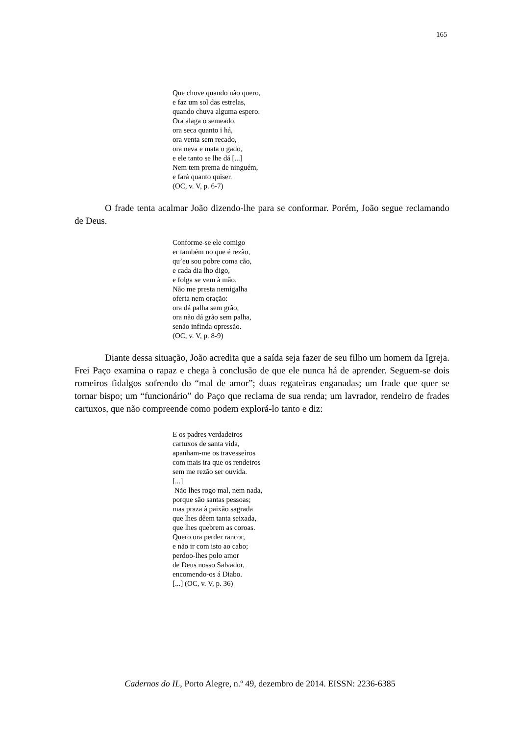165
Que chove quando não quero,
e faz um sol das estrelas,
quando chuva alguma espero.
Ora alaga o semeado,
ora seca quanto i há,
ora venta sem recado,
ora neva e mata o gado,
e ele tanto se lhe dá [...]
Nem tem prema de ninguém,
e fará quanto quiser.
(OC, v. V, p. 6-7)
O frade tenta acalmar João dizendo-lhe para se conformar. Porém, João segue reclamando de Deus.
Conforme-se ele comigo
er também no que é rezão,
qu’eu sou pobre coma cão,
e cada dia lho digo,
e folga se vem à mão.
Não me presta nemigalha
oferta nem oração:
ora dá palha sem grão,
ora não dá grão sem palha,
senão infinda opressão.
(OC, v. V, p. 8-9)
Diante dessa situação, João acredita que a saída seja fazer de seu filho um homem da Igreja. Frei Paço examina o rapaz e chega à conclusão de que ele nunca há de aprender. Seguem-se dois romeiros fidalgos sofrendo do “mal de amor”; duas regateiras enganadas; um frade que quer se tornar bispo; um “funcionário” do Paço que reclama de sua renda; um lavrador, rendeiro de frades cartuxos, que não compreende como podem explorá-lo tanto e diz:
E os padres verdadeiros
cartuxos de santa vida,
apanham-me os travesseiros
com mais ira que os rendeiros
sem me rezão ser ouvida.
[...]
Não lhes rogo mal, nem nada,
porque são santas pessoas;
mas praza à paixão sagrada
que lhes dêem tanta seixada,
que lhes quebrem as coroas.
Quero ora perder rancor,
e não ir com isto ao cabo;
perdoo-lhes polo amor
de Deus nosso Salvador,
encomendo-os á Diabo.
[...] (OC, v. V, p. 36)
Cadernos do IL, Porto Alegre, n.º 49, dezembro de 2014. EISSN: 2236-6385